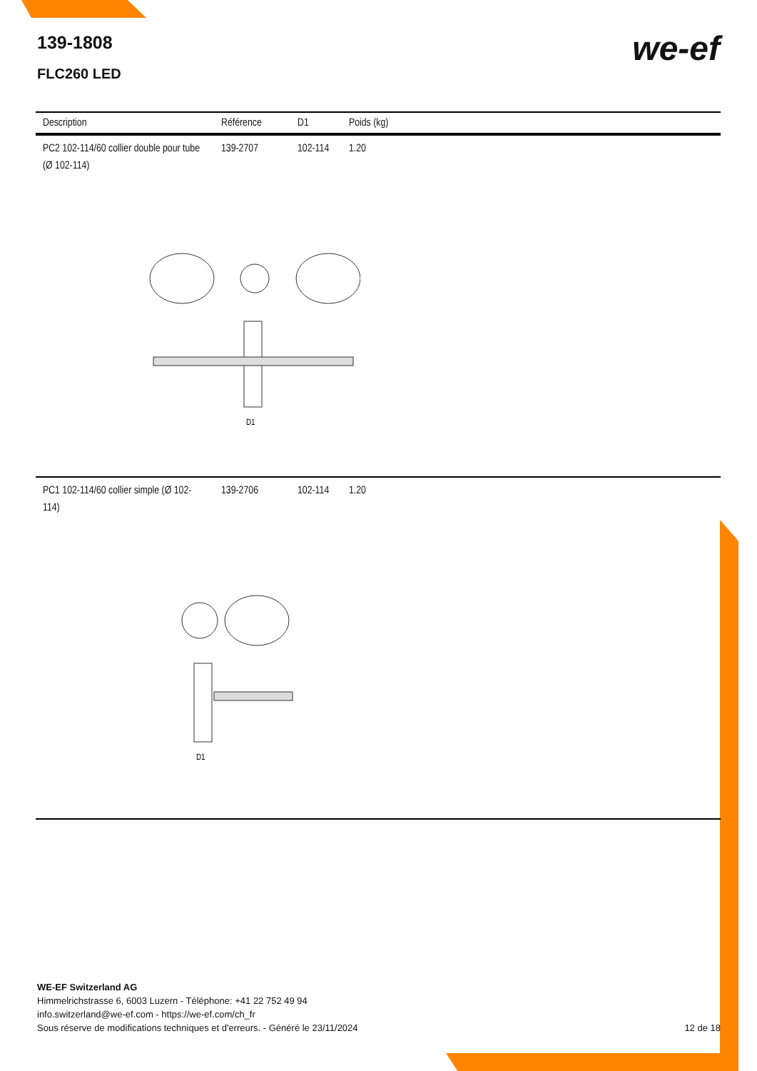139-1808
FLC260 LED
we-ef
| Description | Référence | D1 | Poids (kg) |
| --- | --- | --- | --- |
| PC2 102-114/60 collier double pour tube (Ø 102-114) | 139-2707 | 102-114 | 1.20 |
| D1 | | | |
| PC1 102-114/60 collier simple (Ø 102-114) | 139-2706 | 102-114 | 1.20 |
| D1 | | | |
WE-EF Switzerland AG
Himmelrichstrasse 6, 6003 Luzern - Téléphone: +41 22 752 49 94
info.switzerland@we-ef.com - https://we-ef.com/ch_fr
Sous réserve de modifications techniques et d'erreurs. - Généré le 23/11/2024
12 de 18